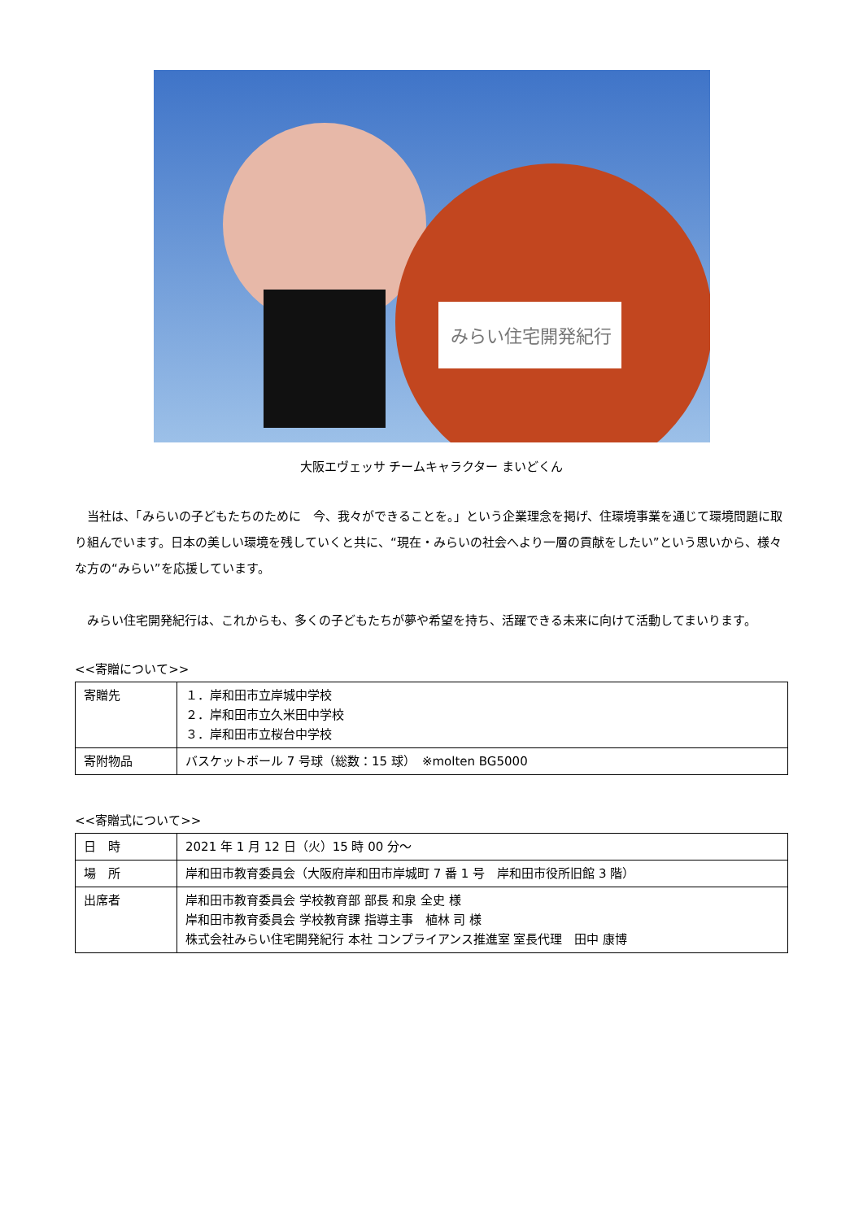みらい住宅開発紀行
大阪エヴェッサ チームキャラクター まいどくん
当社は、「みらいの子どもたちのために　今、我々ができることを。」という企業理念を掲げ、住環境事業を通じて環境問題に取り組んでいます。日本の美しい環境を残していくと共に、“現在・みらいの社会へより一層の貢献をしたい”という思いから、様々な方の“みらい”を応援しています。
みらい住宅開発紀行は、これからも、多くの子どもたちが夢や希望を持ち、活躍できる未来に向けて活動してまいります。
<<寄贈について>>
| 寄贈先 | １．岸和田市立岸城中学校 ２．岸和田市立久米田中学校 ３．岸和田市立桜台中学校 |
| 寄附物品 | バスケットボール 7 号球（総数：15 球） ※molten BG5000 |
<<寄贈式について>>
| 日 時 | 2021 年 1 月 12 日（火）15 時 00 分～ |
| 場 所 | 岸和田市教育委員会（大阪府岸和田市岸城町 7 番 1 号 岸和田市役所旧館 3 階） |
| 出席者 | 岸和田市教育委員会 学校教育部 部長 和泉 全史 様 岸和田市教育委員会 学校教育課 指導主事 植林 司 様 株式会社みらい住宅開発紀行 本社 コンプライアンス推進室 室長代理 田中 康博 |